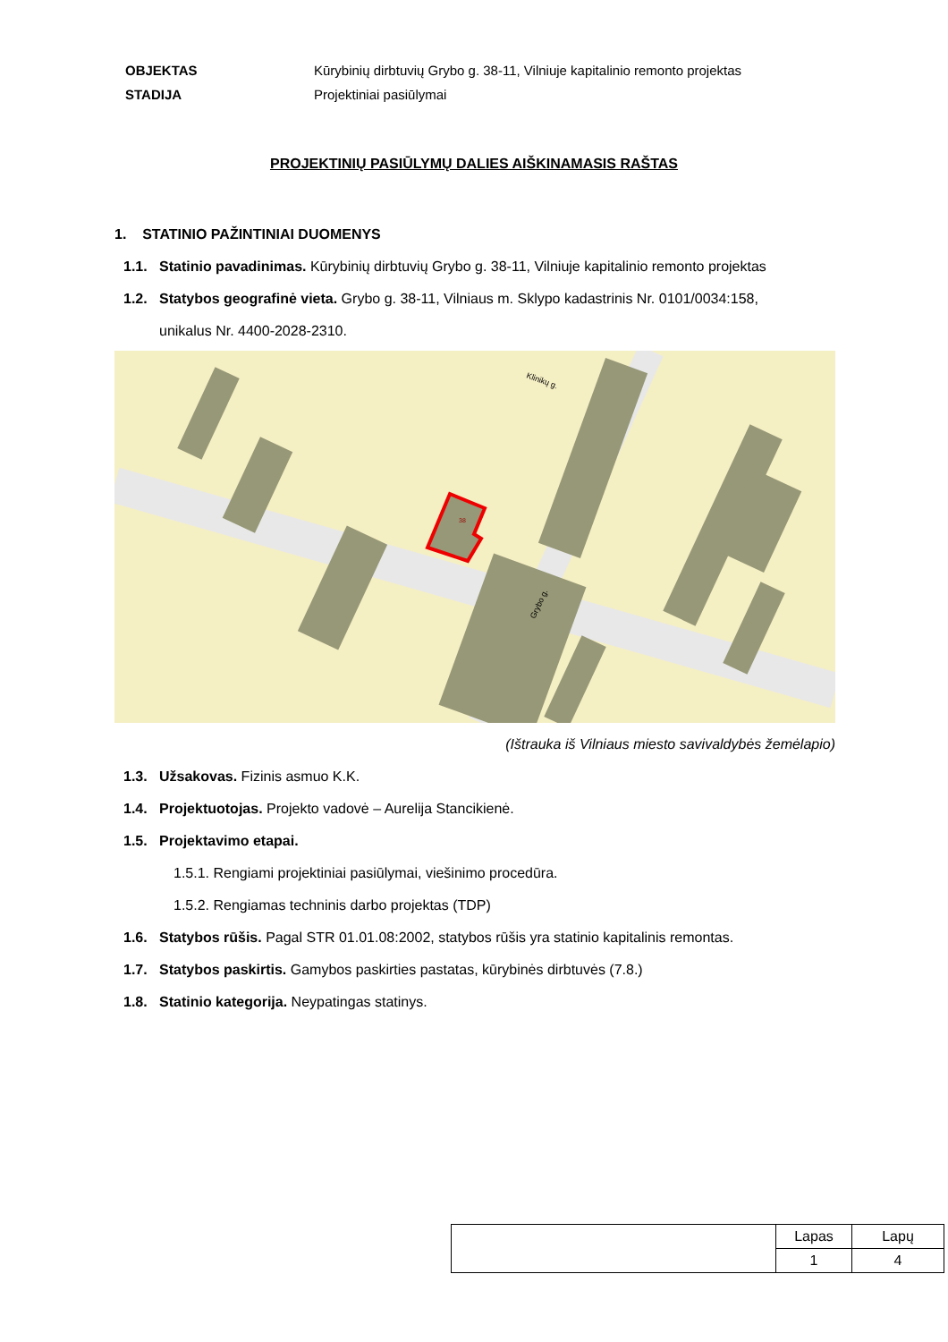| OBJEKTAS | Kūrybinių dirbtuvių Grybo g. 38-11, Vilniuje kapitalinio remonto projektas |
| STADIJA | Projektiniai pasiūlymai |
PROJEKTINIŲ PASIŪLYMŲ DALIES AIŠKINAMASIS RAŠTAS
1. STATINIO PAŽINTINIAI DUOMENYS
1.1. Statinio pavadinimas. Kūrybinių dirbtuvių Grybo g. 38-11, Vilniuje kapitalinio remonto projektas
1.2. Statybos geografinė vieta. Grybo g. 38-11, Vilniaus m. Sklypo kadastrinis Nr. 0101/0034:158,
unikalus Nr. 4400-2028-2310.
38
Klinikų g.
Grybo g.
(Ištrauka iš Vilniaus miesto savivaldybės žemėlapio)
1.3. Užsakovas. Fizinis asmuo K.K.
1.4. Projektuotojas. Projekto vadovė – Aurelija Stancikienė.
1.5. Projektavimo etapai.
1.5.1. Rengiami projektiniai pasiūlymai, viešinimo procedūra.
1.5.2. Rengiamas techninis darbo projektas (TDP)
1.6. Statybos rūšis. Pagal STR 01.01.08:2002, statybos rūšis yra statinio kapitalinis remontas.
1.7. Statybos paskirtis. Gamybos paskirties pastatas, kūrybinės dirbtuvės (7.8.)
1.8. Statinio kategorija. Neypatingas statinys.
| | Lapas | Lapų |
| | 1 | 4 |